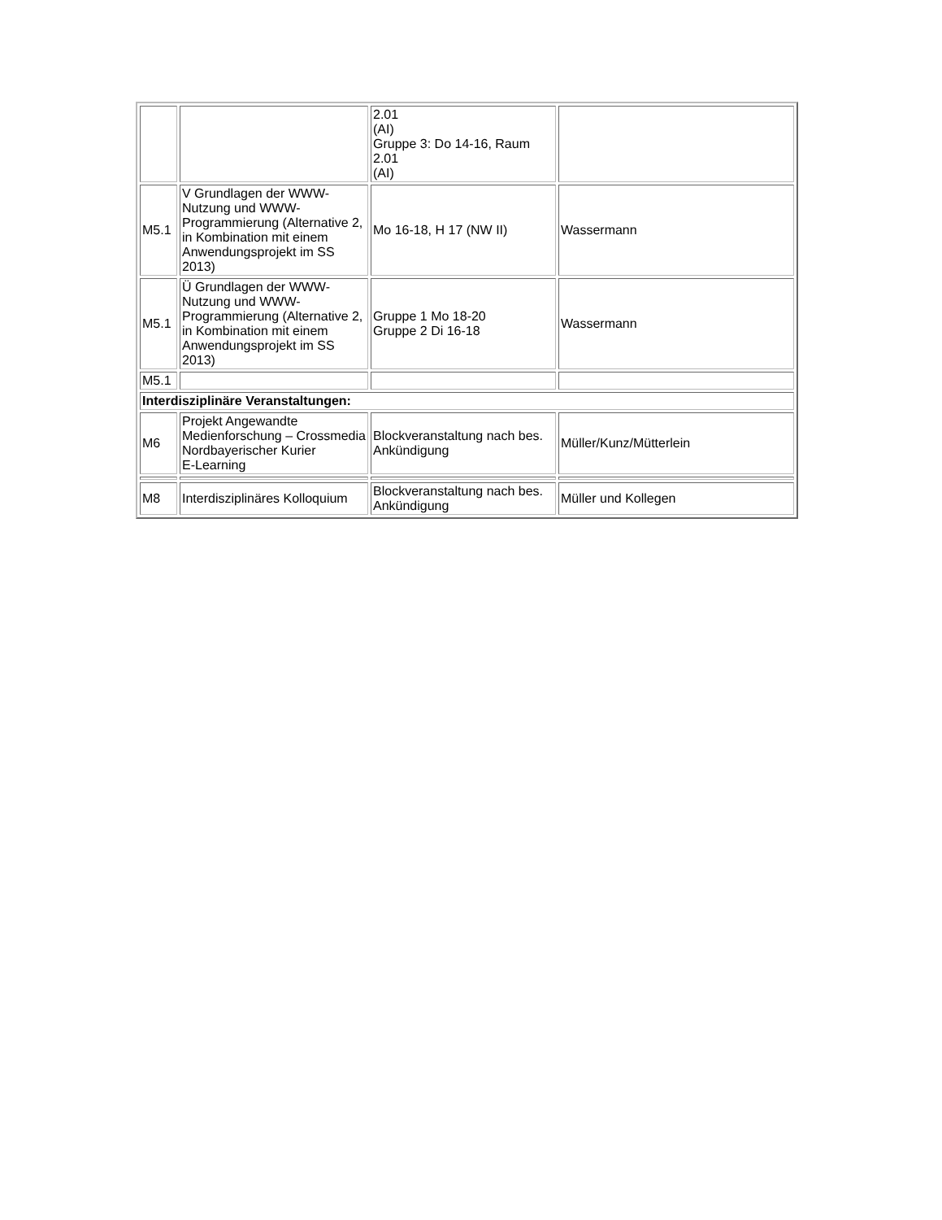| | | 2.01 (AI) Gruppe 3: Do 14-16, Raum 2.01 (AI) | |
| M5.1 | V Grundlagen der WWW-Nutzung und WWW-Programmierung (Alternative 2, in Kombination mit einem Anwendungsprojekt im SS 2013) | Mo 16-18, H 17 (NW II) | Wassermann |
| M5.1 | Ü Grundlagen der WWW-Nutzung und WWW-Programmierung (Alternative 2, in Kombination mit einem Anwendungsprojekt im SS 2013) | Gruppe 1 Mo 18-20 Gruppe 2 Di 16-18 | Wassermann |
| M5.1 | | | |
| Interdisziplinäre Veranstaltungen: | | | |
| M6 | Projekt Angewandte Medienforschung – Crossmedia Nordbayerischer Kurier E-Learning | Blockveranstaltung nach bes. Ankündigung | Müller/Kunz/Mütterlein |
| M8 | Interdisziplinäres Kolloquium | Blockveranstaltung nach bes. Ankündigung | Müller und Kollegen |